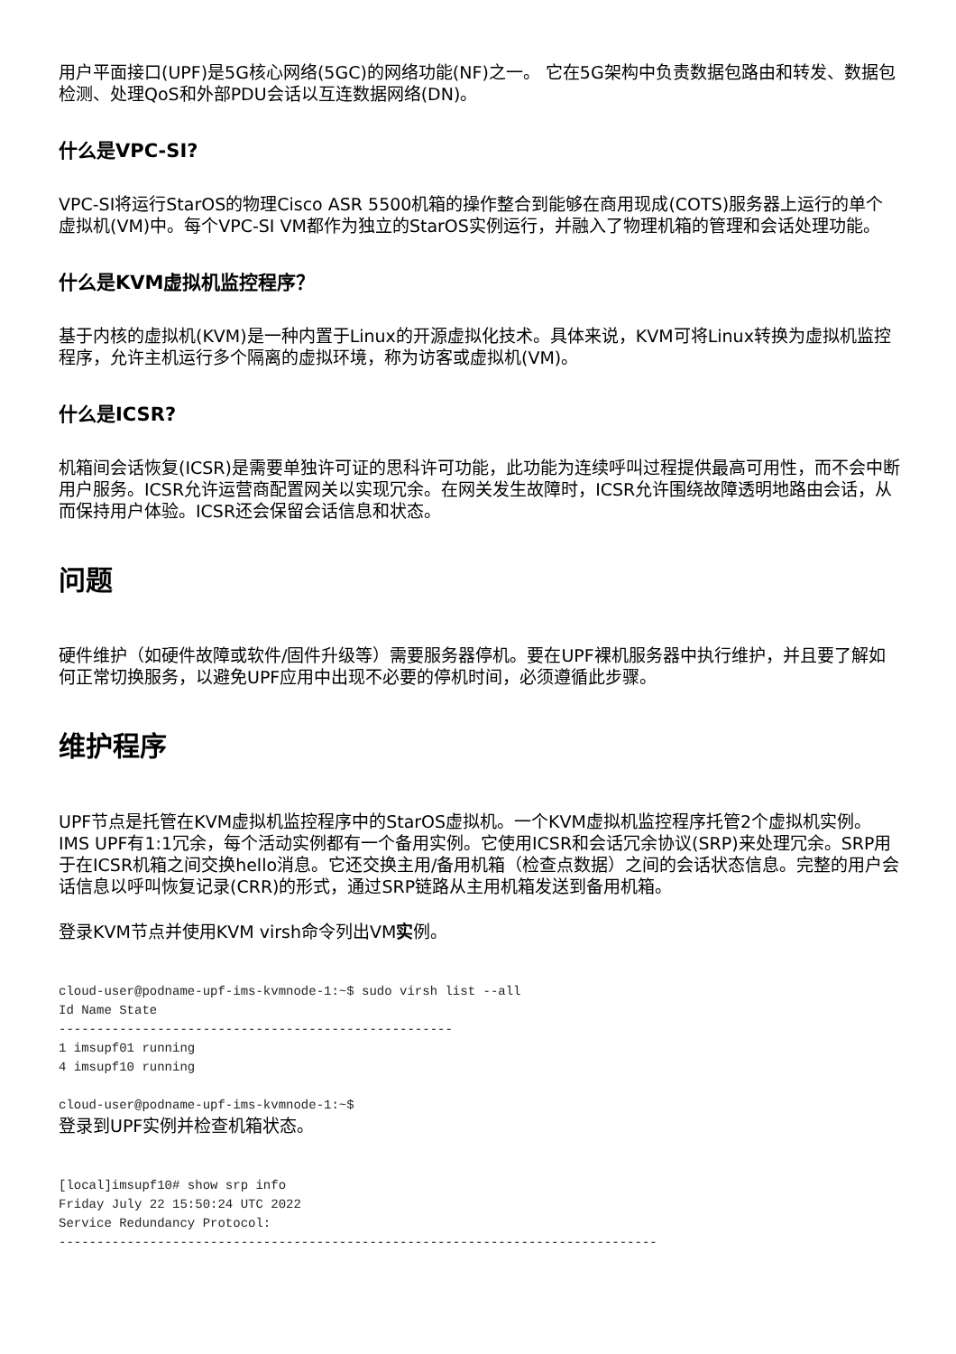用户平面接口(UPF)是5G核心网络(5GC)的网络功能(NF)之一。 它在5G架构中负责数据包路由和转发、数据包检测、处理QoS和外部PDU会话以互连数据网络(DN)。
什么是VPC-SI?
VPC-SI将运行StarOS的物理Cisco ASR 5500机箱的操作整合到能够在商用现成(COTS)服务器上运行的单个虚拟机(VM)中。每个VPC-SI VM都作为独立的StarOS实例运行，并融入了物理机箱的管理和会话处理功能。
什么是KVM虚拟机监控程序？
基于内核的虚拟机(KVM)是一种内置于Linux的开源虚拟化技术。具体来说，KVM可将Linux转换为虚拟机监控程序，允许主机运行多个隔离的虚拟环境，称为访客或虚拟机(VM)。
什么是ICSR?
机箱间会话恢复(ICSR)是需要单独许可证的思科许可功能，此功能为连续呼叫过程提供最高可用性，而不会中断用户服务。ICSR允许运营商配置网关以实现冗余。在网关发生故障时，ICSR允许围绕故障透明地路由会话，从而保持用户体验。ICSR还会保留会话信息和状态。
问题
硬件维护（如硬件故障或软件/固件升级等）需要服务器停机。要在UPF裸机服务器中执行维护，并且要了解如何正常切换服务，以避免UPF应用中出现不必要的停机时间，必须遵循此步骤。
维护程序
UPF节点是托管在KVM虚拟机监控程序中的StarOS虚拟机。一个KVM虚拟机监控程序托管2个虚拟机实例。IMS UPF有1:1冗余，每个活动实例都有一个备用实例。它使用ICSR和会话冗余协议(SRP)来处理冗余。SRP用于在ICSR机箱之间交换hello消息。它还交换主用/备用机箱（检查点数据）之间的会话状态信息。完整的用户会话信息以呼叫恢复记录(CRR)的形式，通过SRP链路从主用机箱发送到备用机箱。
登录KVM节点并使用KVM virsh命令列出VM实例。
cloud-user@podname-upf-ims-kvmnode-1:~$ sudo virsh list --all
Id Name State
----------------------------------------------------
1 imsupf01 running
4 imsupf10 running

cloud-user@podname-upf-ims-kvmnode-1:~$
登录到UPF实例并检查机箱状态。
[local]imsupf10# show srp info
Friday July 22 15:50:24 UTC 2022
Service Redundancy Protocol:
-------------------------------------------------------------------------------